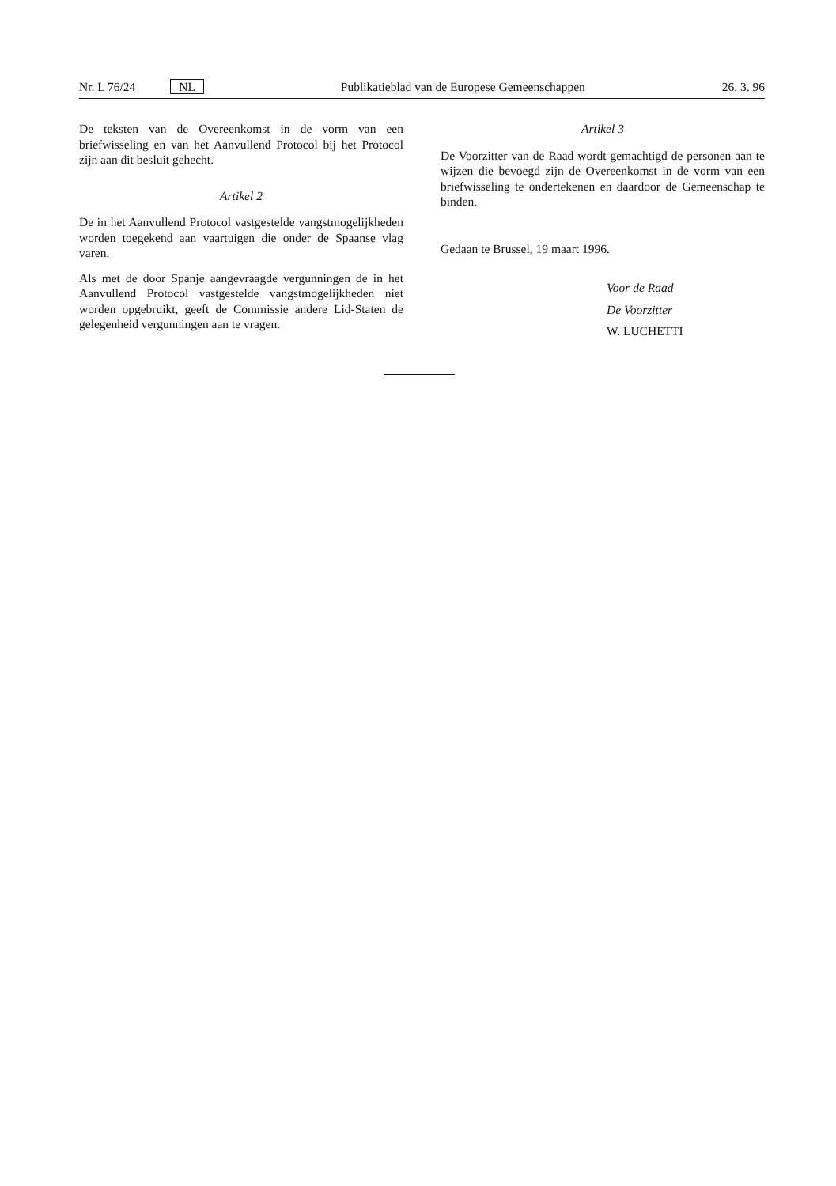Nr. L 76/24 NL Publikatieblad van de Europese Gemeenschappen 26. 3. 96
De teksten van de Overeenkomst in de vorm van een briefwisseling en van het Aanvullend Protocol bij het Protocol zijn aan dit besluit gehecht.
Artikel 2
De in het Aanvullend Protocol vastgestelde vangstmogelijkheden worden toegekend aan vaartuigen die onder de Spaanse vlag varen.
Als met de door Spanje aangevraagde vergunningen de in het Aanvullend Protocol vastgestelde vangstmogelijkheden niet worden opgebruikt, geeft de Commissie andere Lid-Staten de gelegenheid vergunningen aan te vragen.
Artikel 3
De Voorzitter van de Raad wordt gemachtigd de personen aan te wijzen die bevoegd zijn de Overeenkomst in de vorm van een briefwisseling te ondertekenen en daardoor de Gemeenschap te binden.
Gedaan te Brussel, 19 maart 1996.
Voor de Raad
De Voorzitter
W. LUCHETTI